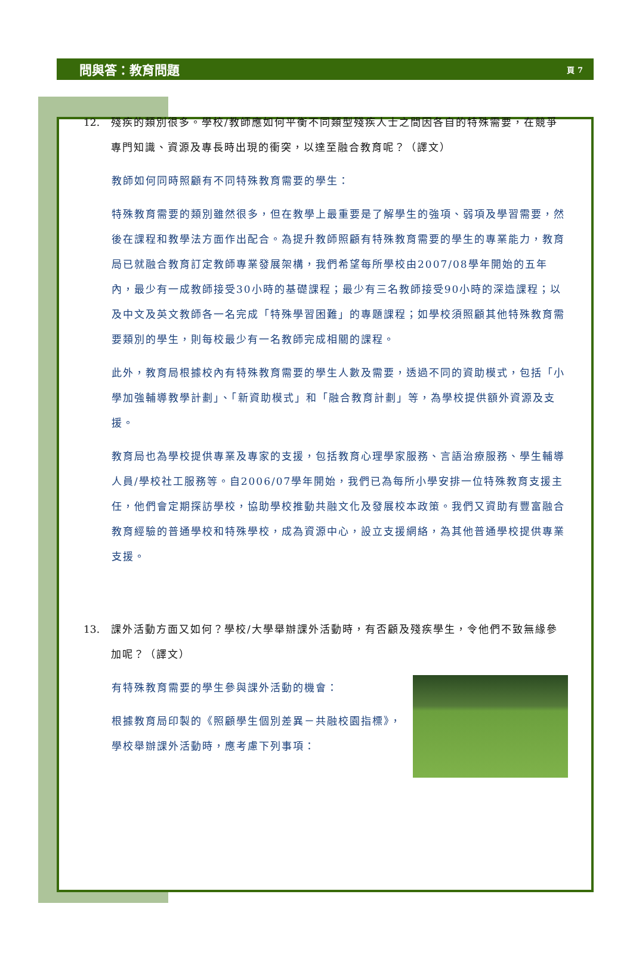問與答：教育問題
頁 7
12. 殘疾的類別很多。學校/教師應如何平衡不同類型殘疾人士之間因各自的特殊需要，在競爭專門知識、資源及專長時出現的衝突，以達至融合教育呢？（譯文）
教師如何同時照顧有不同特殊教育需要的學生：
特殊教育需要的類別雖然很多，但在教學上最重要是了解學生的強項、弱項及學習需要，然後在課程和教學法方面作出配合。為提升教師照顧有特殊教育需要的學生的專業能力，教育局已就融合教育訂定教師專業發展架構，我們希望每所學校由2007/08學年開始的五年內，最少有一成教師接受30小時的基礎課程；最少有三名教師接受90小時的深造課程；以及中文及英文教師各一名完成「特殊學習困難」的專題課程；如學校須照顧其他特殊教育需要類別的學生，則每校最少有一名教師完成相關的課程。
此外，教育局根據校內有特殊教育需要的學生人數及需要，透過不同的資助模式，包括「小學加強輔導教學計劃」、「新資助模式」和「融合教育計劃」等，為學校提供額外資源及支援。
教育局也為學校提供專業及專家的支援，包括教育心理學家服務、言語治療服務、學生輔導人員/學校社工服務等。自2006/07學年開始，我們已為每所小學安排一位特殊教育支援主任，他們會定期探訪學校，協助學校推動共融文化及發展校本政策。我們又資助有豐富融合教育經驗的普通學校和特殊學校，成為資源中心，設立支援網絡，為其他普通學校提供專業支援。
13. 課外活動方面又如何？學校/大學舉辦課外活動時，有否顧及殘疾學生，令他們不致無緣參加呢？（譯文）
有特殊教育需要的學生參與課外活動的機會：
根據教育局印製的《照顧學生個別差異－共融校園指標》，學校舉辦課外活動時，應考慮下列事項：